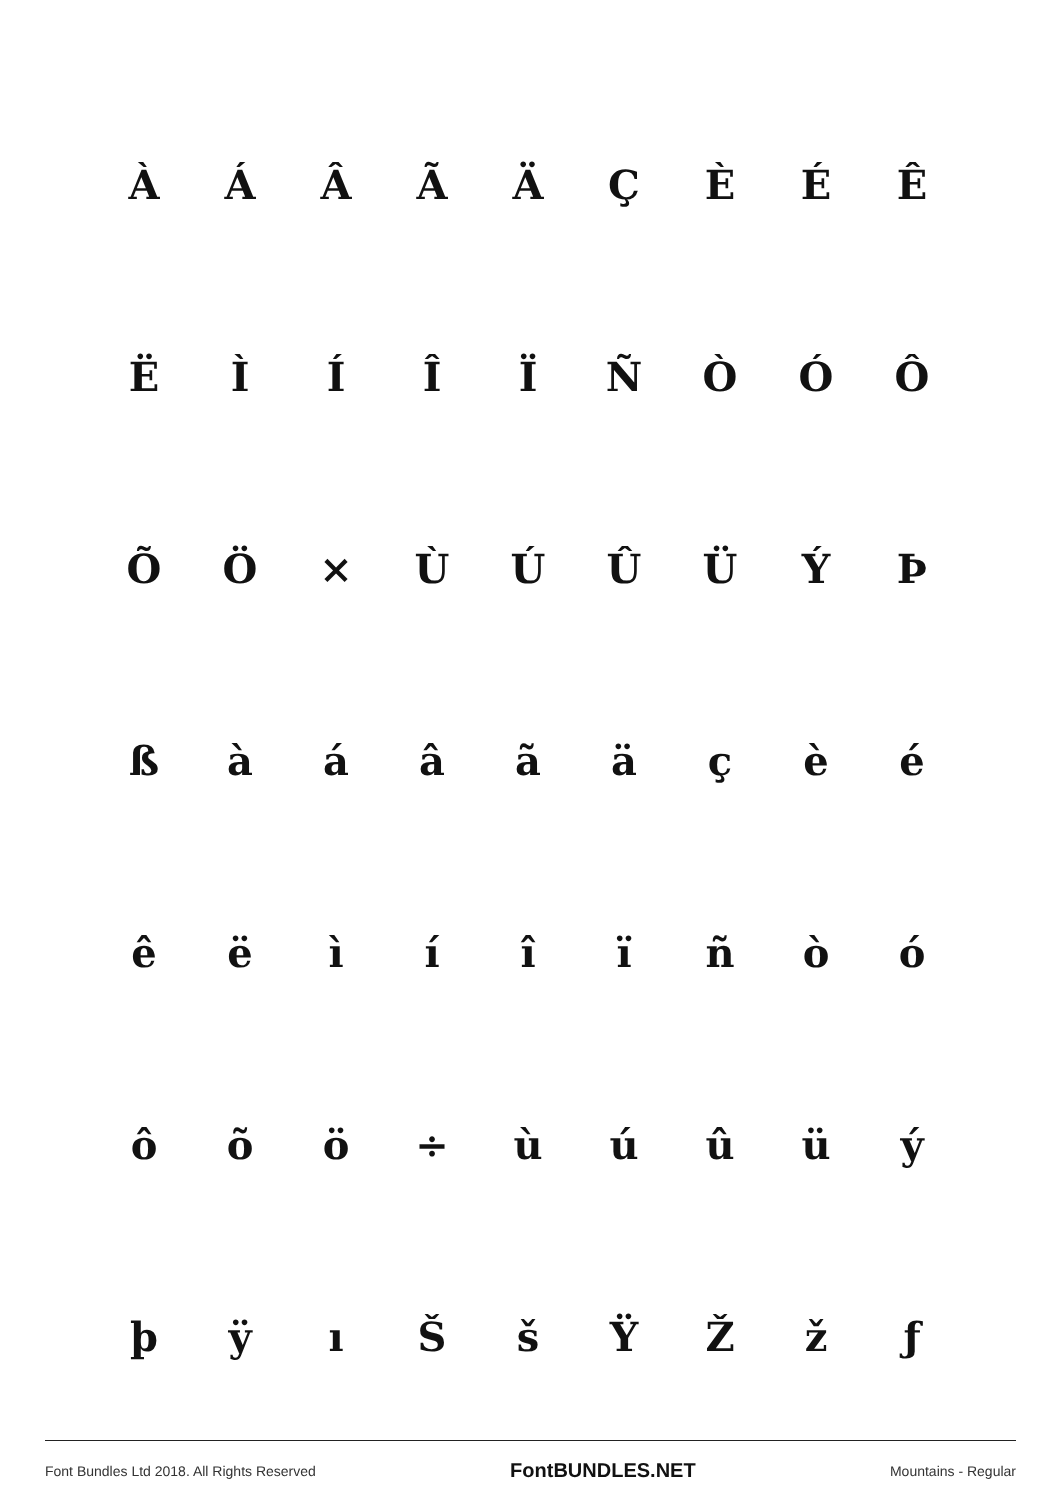| À | Á | Â | Ã | Ä | Ç | È | É | Ê |
| Ë | Ì | Í | Î | Ï | Ñ | Ò | Ó | Ô |
| Õ | Ö | × | Ù | Ú | Û | Ü | Ý | Þ |
| ß | à | á | â | ã | ä | ç | è | é |
| ê | ë | ì | í | î | ï | ñ | ò | ó |
| ô | õ | ö | ÷ | ù | ú | û | ü | ý |
| þ | ÿ | ı | Š | š | Ÿ | Ž | ž | ƒ |
Font Bundles Ltd 2018. All Rights Reserved FontBUNDLES.NET Mountains - Regular